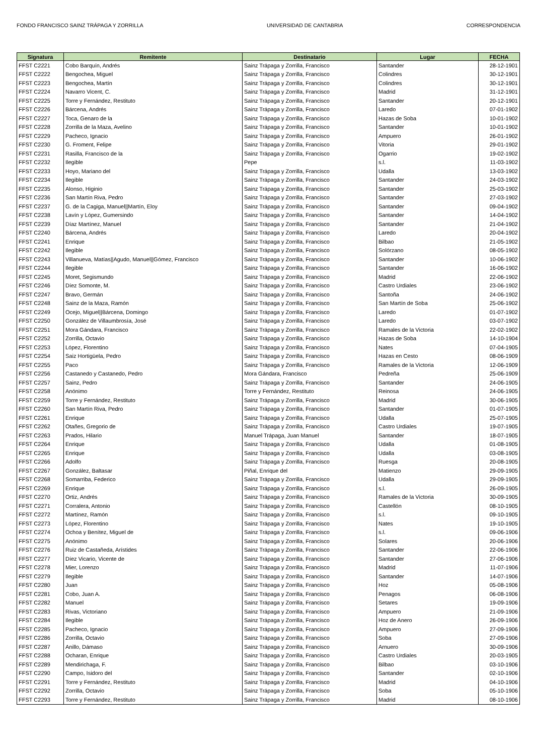FONDO FRANCISCO SAINZ TRÁPAGA Y ZORRILLA UNIVERSIDAD DE CANTABRIA CORRESPONDENCIA
| Signatura | Remitente | Destinatario | Lugar | FECHA |
| --- | --- | --- | --- | --- |
| FFST C2221 | Cobo Barquín, Andrés | Sainz Trápaga y Zorrilla, Francisco | Santander | 28-12-1901 |
| FFST C2222 | Bengochea, Miguel | Sainz Trápaga y Zorrilla, Francisco | Colindres | 30-12-1901 |
| FFST C2223 | Bengochea, Martín | Sainz Trápaga y Zorrilla, Francisco | Colindres | 30-12-1901 |
| FFST C2224 | Navarro Vicent, C. | Sainz Trápaga y Zorrilla, Francisco | Madrid | 31-12-1901 |
| FFST C2225 | Torre y Fernández, Restituto | Sainz Trápaga y Zorrilla, Francisco | Santander | 20-12-1901 |
| FFST C2226 | Bárcena, Andrés | Sainz Trápaga y Zorrilla, Francisco | Laredo | 07-01-1902 |
| FFST C2227 | Toca, Genaro de la | Sainz Trápaga y Zorrilla, Francisco | Hazas de Soba | 10-01-1902 |
| FFST C2228 | Zorrilla de la Maza, Avelino | Sainz Trápaga y Zorrilla, Francisco | Santander | 10-01-1902 |
| FFST C2229 | Pacheco, Ignacio | Sainz Trápaga y Zorrilla, Francisco | Ampuero | 26-01-1902 |
| FFST C2230 | G. Froment, Felipe | Sainz Trápaga y Zorrilla, Francisco | Vitoria | 29-01-1902 |
| FFST C2231 | Rasilla, Francisco de la | Sainz Trápaga y Zorrilla, Francisco | Ogarrio | 19-02-1902 |
| FFST C2232 | Ilegible | Pepe | s.l. | 11-03-1902 |
| FFST C2233 | Hoyo, Mariano del | Sainz Trápaga y Zorrilla, Francisco | Udalla | 13-03-1902 |
| FFST C2234 | Ilegible | Sainz Trápaga y Zorrilla, Francisco | Santander | 24-03-1902 |
| FFST C2235 | Alonso, Higinio | Sainz Trápaga y Zorrilla, Francisco | Santander | 25-03-1902 |
| FFST C2236 | San Martín Riva, Pedro | Sainz Trápaga y Zorrilla, Francisco | Santander | 27-03-1902 |
| FFST C2237 | G. de la Cagiga, Manuel//Martín, Eloy | Sainz Trápaga y Zorrilla, Francisco | Santander | 09-04-1902 |
| FFST C2238 | Lavín y López, Gumersindo | Sainz Trápaga y Zorrilla, Francisco | Santander | 14-04-1902 |
| FFST C2239 | Díaz Martínez, Manuel | Sainz Trápaga y Zorrilla, Francisco | Santander | 21-04-1902 |
| FFST C2240 | Bárcena, Andrés | Sainz Trápaga y Zorrilla, Francisco | Laredo | 20-04-1902 |
| FFST C2241 | Enrique | Sainz Trápaga y Zorrilla, Francisco | Bilbao | 21-05-1902 |
| FFST C2242 | Ilegible | Sainz Trápaga y Zorrilla, Francisco | Solórzano | 08-05-1902 |
| FFST C2243 | Villanueva, Matías//Agudo, Manuel//Gómez, Francisco | Sainz Trápaga y Zorrilla, Francisco | Santander | 10-06-1902 |
| FFST C2244 | Ilegible | Sainz Trápaga y Zorrilla, Francisco | Santander | 16-06-1902 |
| FFST C2245 | Moret, Segismundo | Sainz Trápaga y Zorrilla, Francisco | Madrid | 22-06-1902 |
| FFST C2246 | Díez Somonte, M. | Sainz Trápaga y Zorrilla, Francisco | Castro Urdiales | 23-06-1902 |
| FFST C2247 | Bravo, Germán | Sainz Trápaga y Zorrilla, Francisco | Santoña | 24-06-1902 |
| FFST C2248 | Sainz de la Maza, Ramón | Sainz Trápaga y Zorrilla, Francisco | San Martín de Soba | 25-06-1902 |
| FFST C2249 | Ocejo, Miguel//Bárcena, Domingo | Sainz Trápaga y Zorrilla, Francisco | Laredo | 01-07-1902 |
| FFST C2250 | González de Villaumbrosía, José | Sainz Trápaga y Zorrilla, Francisco | Laredo | 03-07-1902 |
| FFST C2251 | Mora Gándara, Francisco | Sainz Trápaga y Zorrilla, Francisco | Ramales de la Victoria | 22-02-1902 |
| FFST C2252 | Zorrilla, Octavio | Sainz Trápaga y Zorrilla, Francisco | Hazas de Soba | 14-10-1904 |
| FFST C2253 | López, Florentino | Sainz Trápaga y Zorrilla, Francisco | Nates | 07-04-1905 |
| FFST C2254 | Saiz Hortigüela, Pedro | Sainz Trápaga y Zorrilla, Francisco | Hazas en Cesto | 08-06-1909 |
| FFST C2255 | Paco | Sainz Trápaga y Zorrilla, Francisco | Ramales de la Victoria | 12-06-1909 |
| FFST C2256 | Castanedo y Castanedo, Pedro | Mora Gándara, Francisco | Pedreña | 25-06-1909 |
| FFST C2257 | Sainz, Pedro | Sainz Trápaga y Zorrilla, Francisco | Santander | 24-06-1905 |
| FFST C2258 | Anónimo | Torre y Fernández, Restituto | Reinosa | 24-06-1905 |
| FFST C2259 | Torre y Fernández, Restituto | Sainz Trápaga y Zorrilla, Francisco | Madrid | 30-06-1905 |
| FFST C2260 | San Martín Riva, Pedro | Sainz Trápaga y Zorrilla, Francisco | Santander | 01-07-1905 |
| FFST C2261 | Enrique | Sainz Trápaga y Zorrilla, Francisco | Udalla | 25-07-1905 |
| FFST C2262 | Otañes, Gregorio de | Sainz Trápaga y Zorrilla, Francisco | Castro Urdiales | 19-07-1905 |
| FFST C2263 | Prados, Hilario | Manuel Trápaga, Juan Manuel | Santander | 18-07-1905 |
| FFST C2264 | Enrique | Sainz Trápaga y Zorrilla, Francisco | Udalla | 01-08-1905 |
| FFST C2265 | Enrique | Sainz Trápaga y Zorrilla, Francisco | Udalla | 03-08-1905 |
| FFST C2266 | Adolfo | Sainz Trápaga y Zorrilla, Francisco | Ruesga | 20-08-1905 |
| FFST C2267 | González, Baltasar | Piñal, Enrique del | Matienzo | 29-09-1905 |
| FFST C2268 | Somarriba, Federico | Sainz Trápaga y Zorrilla, Francisco | Udalla | 29-09-1905 |
| FFST C2269 | Enrique | Sainz Trápaga y Zorrilla, Francisco | s.l. | 26-09-1905 |
| FFST C2270 | Ortiz, Andrés | Sainz Trápaga y Zorrilla, Francisco | Ramales de la Victoria | 30-09-1905 |
| FFST C2271 | Corralera, Antonio | Sainz Trápaga y Zorrilla, Francisco | Castellón | 08-10-1905 |
| FFST C2272 | Martínez, Ramón | Sainz Trápaga y Zorrilla, Francisco | s.l. | 09-10-1905 |
| FFST C2273 | López, Florentino | Sainz Trápaga y Zorrilla, Francisco | Nates | 19-10-1905 |
| FFST C2274 | Ochoa y Benítez, Miguel de | Sainz Trápaga y Zorrilla, Francisco | s.l. | 09-06-1906 |
| FFST C2275 | Anónimo | Sainz Trápaga y Zorrilla, Francisco | Solares | 20-06-1906 |
| FFST C2276 | Ruiz de Castañeda, Arístides | Sainz Trápaga y Zorrilla, Francisco | Santander | 22-06-1906 |
| FFST C2277 | Díez Vicario, Vicente de | Sainz Trápaga y Zorrilla, Francisco | Santander | 27-06-1906 |
| FFST C2278 | Mier, Lorenzo | Sainz Trápaga y Zorrilla, Francisco | Madrid | 11-07-1906 |
| FFST C2279 | Ilegible | Sainz Trápaga y Zorrilla, Francisco | Santander | 14-07-1906 |
| FFST C2280 | Juan | Sainz Trápaga y Zorrilla, Francisco | Hoz | 05-08-1906 |
| FFST C2281 | Cobo, Juan A. | Sainz Trápaga y Zorrilla, Francisco | Penagos | 06-08-1906 |
| FFST C2282 | Manuel | Sainz Trápaga y Zorrilla, Francisco | Setares | 19-09-1906 |
| FFST C2283 | Rivas, Victoriano | Sainz Trápaga y Zorrilla, Francisco | Ampuero | 21-09-1906 |
| FFST C2284 | Ilegible | Sainz Trápaga y Zorrilla, Francisco | Hoz de Anero | 26-09-1906 |
| FFST C2285 | Pacheco, Ignacio | Sainz Trápaga y Zorrilla, Francisco | Ampuero | 27-09-1906 |
| FFST C2286 | Zorrilla, Octavio | Sainz Trápaga y Zorrilla, Francisco | Soba | 27-09-1906 |
| FFST C2287 | Anillo, Dámaso | Sainz Trápaga y Zorrilla, Francisco | Arnuero | 30-09-1906 |
| FFST C2288 | Ocharan, Enrique | Sainz Trápaga y Zorrilla, Francisco | Castro Urdiales | 20-03-1905 |
| FFST C2289 | Mendirichaga, F. | Sainz Trápaga y Zorrilla, Francisco | Bilbao | 03-10-1906 |
| FFST C2290 | Campo, Isidoro del | Sainz Trápaga y Zorrilla, Francisco | Santander | 02-10-1906 |
| FFST C2291 | Torre y Fernández, Restituto | Sainz Trápaga y Zorrilla, Francisco | Madrid | 04-10-1906 |
| FFST C2292 | Zorrilla, Octavio | Sainz Trápaga y Zorrilla, Francisco | Soba | 05-10-1906 |
| FFST C2293 | Torre y Fernández, Restituto | Sainz Trápaga y Zorrilla, Francisco | Madrid | 08-10-1906 |